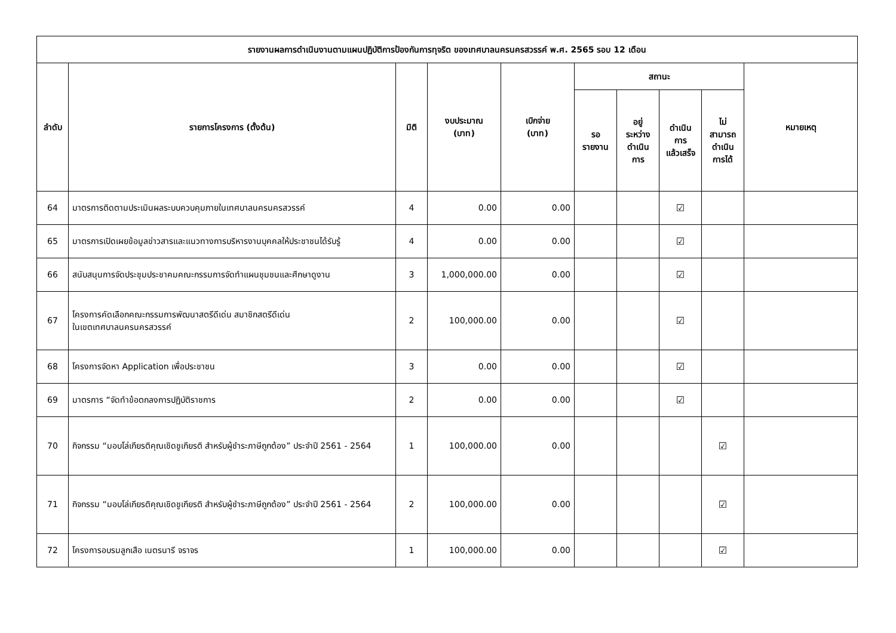| รายงานผลการดำเนินงานตามแผนปฏิบัติการป้องกันการทุจริต ของเทศบาลนครนครสวรรค์ พ.ศ. 2565 รอบ 12 เดือน | | | | | | | | | |
| --- | --- | --- | --- | --- | --- | --- | --- | --- | --- |
| ลำดับ | รายการโครงการ (ตั้งต้น) | มิติ | งบประมาณ (บาท) | เบิกจ่าย (บาท) | สถานะ | | | | หมายเหตุ |
| | | | | | รอ รายงาน | อยู่ ระหว่าง ดำเนิน การ | ดำเนิน การ แล้วเสร็จ | ไม่ สามารถ ดำเนิน การได้ | |
| 64 | มาตรการติดตามประเมินผลระบบควบคุมภายในเทศบาลนครนครสวรรค์ | 4 | 0.00 | 0.00 | | | ☑ | | |
| 65 | มาตรการเปิดเผยข้อมูลข่าวสารและแนวทางการบริหารงานบุคคลให้ประชาชนได้รับรู้ | 4 | 0.00 | 0.00 | | | ☑ | | |
| 66 | สนับสนุนการจัดประชุมประชาคมคณะกรรมการจัดทำแผนชุมชนและศึกษาดูงาน | 3 | 1,000,000.00 | 0.00 | | | ☑ | | |
| 67 | โครงการคัดเลือกคณะกรรมการพัฒนาสตรีดีเด่น สมาชิกสตรีดีเด่น ในเขตเทศบาลนครนครสวรรค์ | 2 | 100,000.00 | 0.00 | | | ☑ | | |
| 68 | โครงการจัดหา Application เพื่อประชาชน | 3 | 0.00 | 0.00 | | | ☑ | | |
| 69 | มาตรการ “จัดทำข้อตกลงการปฏิบัติราชการ | 2 | 0.00 | 0.00 | | | ☑ | | |
| 70 | กิจกรรม “มอบโล่เกียรติคุณเชิดชูเกียรติ สำหรับผู้ชำระภาษีถูกต้อง” ประจำปี 2561 - 2564 | 1 | 100,000.00 | 0.00 | | | | ☑ | |
| 71 | กิจกรรม “มอบโล่เกียรติคุณเชิดชูเกียรติ สำหรับผู้ชำระภาษีถูกต้อง” ประจำปี 2561 - 2564 | 2 | 100,000.00 | 0.00 | | | | ☑ | |
| 72 | โครงการอบรมลูกเสือ เนตรนารี จราจร | 1 | 100,000.00 | 0.00 | | | | ☑ | |